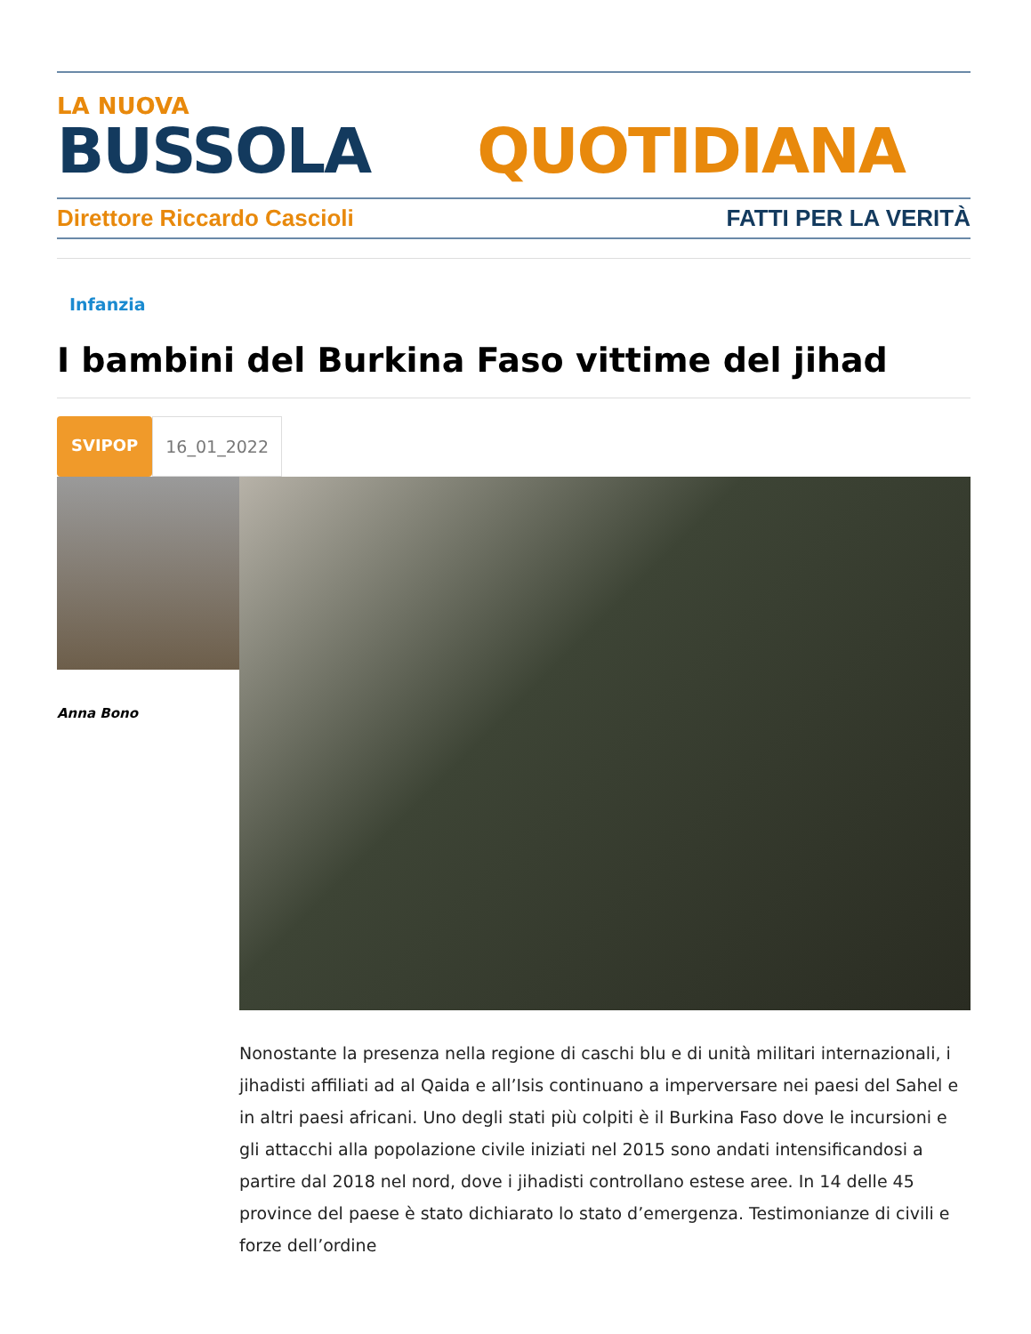LA NUOVA
BUSSOLA QUOTIDIANA
Direttore Riccardo Cascioli FATTI PER LA VERITÀ
Infanzia
I bambini del Burkina Faso vittime del jihad
SVIPOP 16_01_2022
Anna Bono
Nonostante la presenza nella regione di caschi blu e di unità militari internazionali, i jihadisti affiliati ad al Qaida e all’Isis continuano a imperversare nei paesi del Sahel e in altri paesi africani. Uno degli stati più colpiti è il Burkina Faso dove le incursioni e gli attacchi alla popolazione civile iniziati nel 2015 sono andati intensificandosi a partire dal 2018 nel nord, dove i jihadisti controllano estese aree. In 14 delle 45 province del paese è stato dichiarato lo stato d’emergenza. Testimonianze di civili e forze dell’ordine